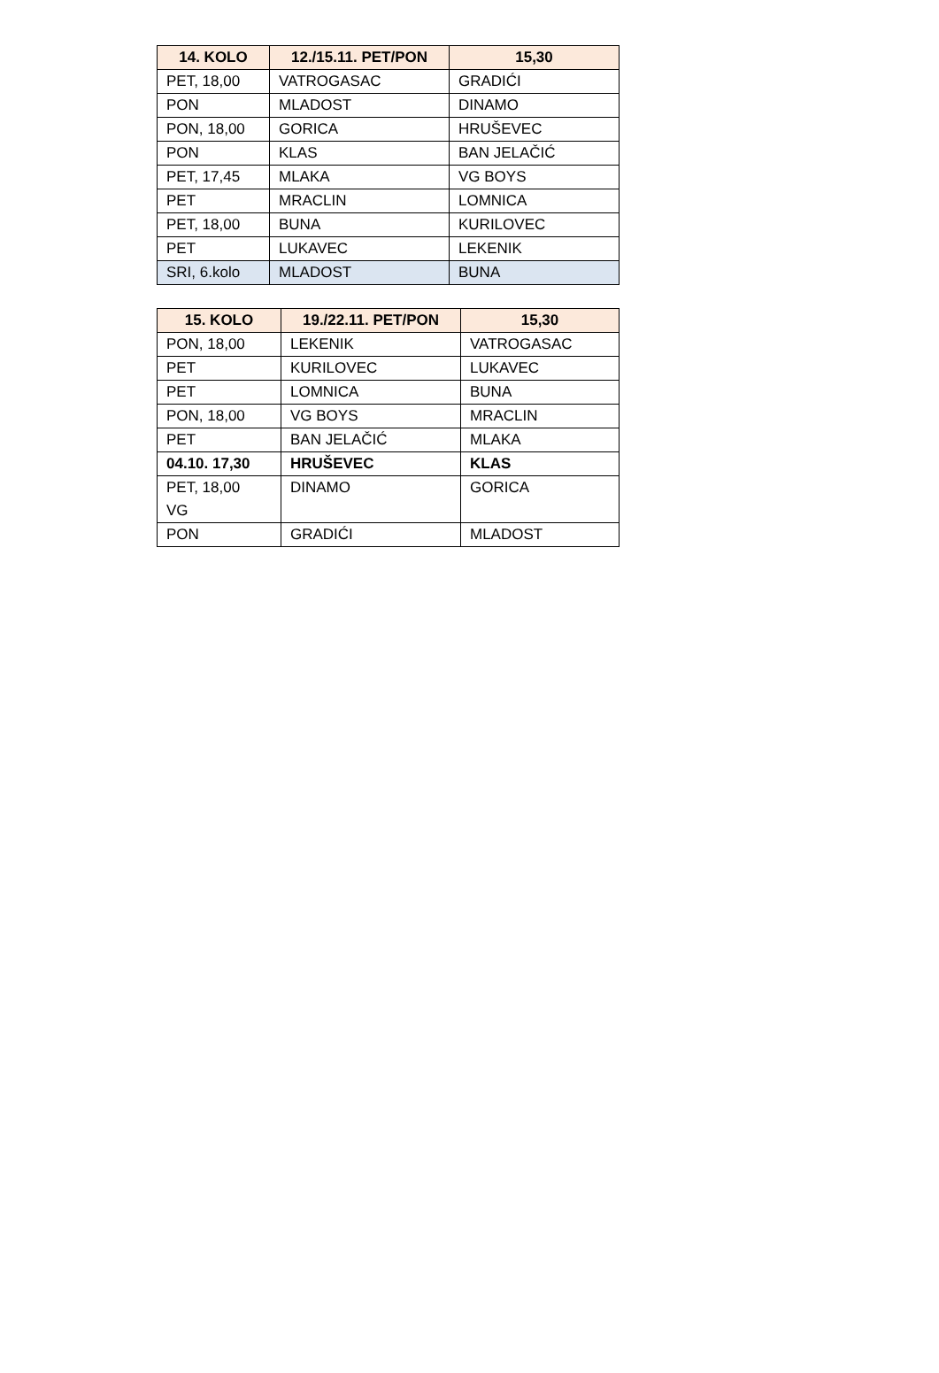| 14. KOLO | 12./15.11. PET/PON | 15,30 |
| --- | --- | --- |
| PET, 18,00 | VATROGASAC | GRADIĆI |
| PON | MLADOST | DINAMO |
| PON, 18,00 | GORICA | HRUŠEVEC |
| PON | KLAS | BAN JELAČIĆ |
| PET, 17,45 | MLAKA | VG BOYS |
| PET | MRACLIN | LOMNICA |
| PET, 18,00 | BUNA | KURILOVEC |
| PET | LUKAVEC | LEKENIK |
| SRI, 6.kolo | MLADOST | BUNA |
| 15. KOLO | 19./22.11. PET/PON | 15,30 |
| --- | --- | --- |
| PON, 18,00 | LEKENIK | VATROGASAC |
| PET | KURILOVEC | LUKAVEC |
| PET | LOMNICA | BUNA |
| PON, 18,00 | VG BOYS | MRACLIN |
| PET | BAN JELAČIĆ | MLAKA |
| 04.10. 17,30 | HRUŠEVEC | KLAS |
| PET, 18,00 VG | DINAMO | GORICA |
| PON | GRADIĆI | MLADOST |